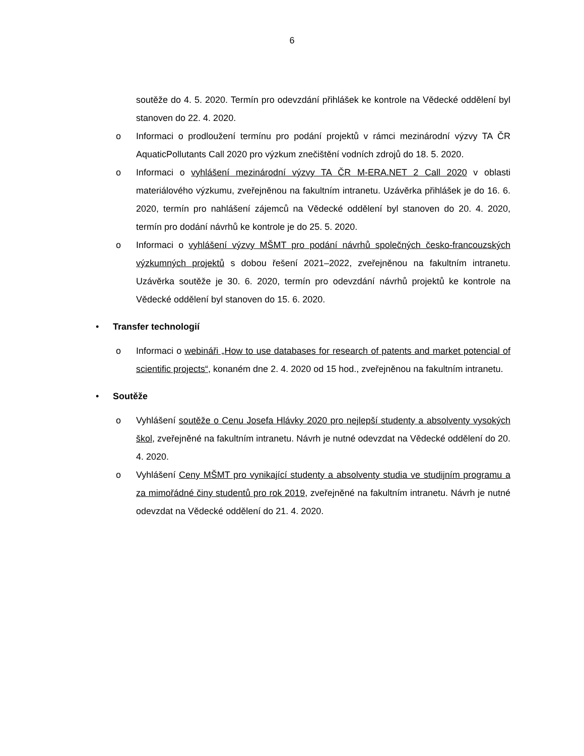6
soutěže do 4. 5. 2020. Termín pro odevzdání přihlášek ke kontrole na Vědecké oddělení byl stanoven do 22. 4. 2020.
o Informaci o prodloužení termínu pro podání projektů v rámci mezinárodní výzvy TA ČR AquaticPollutants Call 2020 pro výzkum znečištění vodních zdrojů do 18. 5. 2020.
o Informaci o vyhlášení mezinárodní výzvy TA ČR M-ERA.NET 2 Call 2020 v oblasti materiálového výzkumu, zveřejněnou na fakultním intranetu. Uzávěrka přihlášek je do 16. 6. 2020, termín pro nahlášení zájemců na Vědecké oddělení byl stanoven do 20. 4. 2020, termín pro dodání návrhů ke kontrole je do 25. 5. 2020.
o Informaci o vyhlášení výzvy MŠMT pro podání návrhů společných česko-francouzských výzkumných projektů s dobou řešení 2021–2022, zveřejněnou na fakultním intranetu. Uzávěrka soutěže je 30. 6. 2020, termín pro odevzdání návrhů projektů ke kontrole na Vědecké oddělení byl stanoven do 15. 6. 2020.
• Transfer technologií
o Informaci o webináři „How to use databases for research of patents and market potencial of scientific projects“, konaném dne 2. 4. 2020 od 15 hod., zveřejněnou na fakultním intranetu.
• Soutěže
o Vyhlášení soutěže o Cenu Josefa Hlávky 2020 pro nejlepší studenty a absolventy vysokých škol, zveřejněné na fakultním intranetu. Návrh je nutné odevzdat na Vědecké oddělení do 20. 4. 2020.
o Vyhlášení Ceny MŠMT pro vynikající studenty a absolventy studia ve studijním programu a za mimořádné činy studentů pro rok 2019, zveřejněné na fakultním intranetu. Návrh je nutné odevzdat na Vědecké oddělení do 21. 4. 2020.